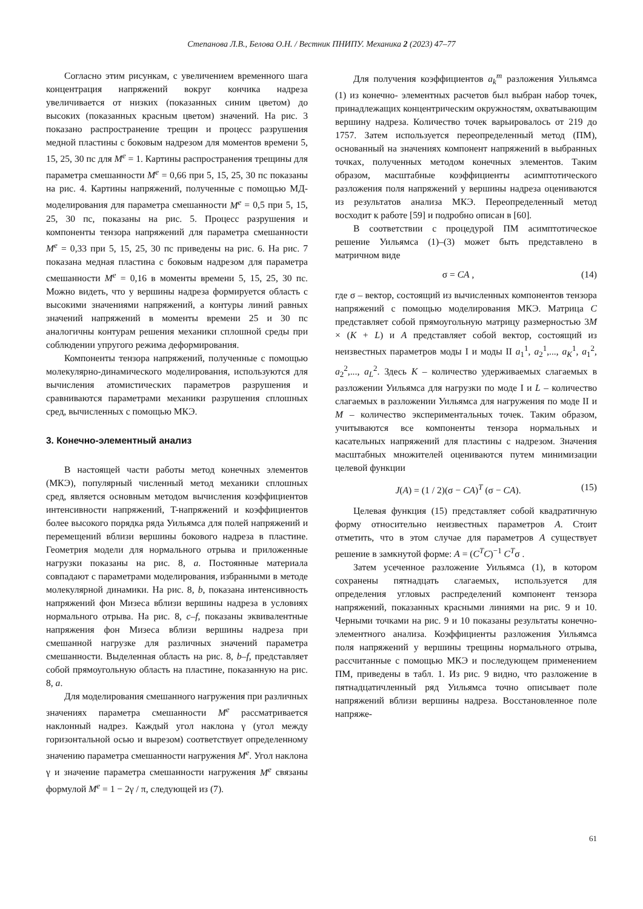Степанова Л.В., Белова О.Н. / Вестник ПНИПУ. Механика 2 (2023) 47–77
Согласно этим рисункам, с увеличением временного шага концентрация напряжений вокруг кончика надреза увеличивается от низких (показанных синим цветом) до высоких (показанных красным цветом) значений. На рис. 3 показано распространение трещин и процесс разрушения медной пластины с боковым надрезом для моментов времени 5, 15, 25, 30 пс для M<sup>e</sup> = 1. Картины распространения трещины для параметра смешанности M<sup>e</sup> = 0,66 при 5, 15, 25, 30 пс показаны на рис. 4. Картины напряжений, полученные с помощью МД-моделирования для параметра смешанности M<sup>e</sup> = 0,5 при 5, 15, 25, 30 пс, показаны на рис. 5. Процесс разрушения и компоненты тензора напряжений для параметра смешанности M<sup>e</sup> = 0,33 при 5, 15, 25, 30 пс приведены на рис. 6. На рис. 7 показана медная пластина с боковым надрезом для параметра смешанности M<sup>e</sup> = 0,16 в моменты времени 5, 15, 25, 30 пс. Можно видеть, что у вершины надреза формируется область с высокими значениями напряжений, а контуры линий равных значений напряжений в моменты времени 25 и 30 пс аналогичны контурам решения механики сплошной среды при соблюдении упругого режима деформирования.
Компоненты тензора напряжений, полученные с помощью молекулярно-динамического моделирования, используются для вычисления атомистических параметров разрушения и сравниваются параметрами механики разрушения сплошных сред, вычисленных с помощью МКЭ.
3. Конечно-элементный анализ
В настоящей части работы метод конечных элементов (МКЭ), популярный численный метод механики сплошных сред, является основным методом вычисления коэффициентов интенсивности напряжений, T-напряжений и коэффициентов более высокого порядка ряда Уильямса для полей напряжений и перемещений вблизи вершины бокового надреза в пластине. Геометрия модели для нормального отрыва и приложенные нагрузки показаны на рис. 8, a. Постоянные материала совпадают с параметрами моделирования, избранными в методе молекулярной динамики. На рис. 8, b, показана интенсивность напряжений фон Мизеса вблизи вершины надреза в условиях нормального отрыва. На рис. 8, c–f, показаны эквивалентные напряжения фон Мизеса вблизи вершины надреза при смешанной нагрузке для различных значений параметра смешанности. Выделенная область на рис. 8, b–f, представляет собой прямоугольную область на пластине, показанную на рис. 8, a.
Для моделирования смешанного нагружения при различных значениях параметра смешанности M<sup>e</sup> рассматривается наклонный надрез. Каждый угол наклона γ (угол между горизонтальной осью и вырезом) соответствует определенному значению параметра смешанности нагружения M<sup>e</sup>. Угол наклона γ и значение параметра смешанности нагружения M<sup>e</sup> связаны формулой M<sup>e</sup> = 1 − 2γ / π, следующей из (7).
Для получения коэффициентов a<sub>k</sub><sup>m</sup> разложения Уильямса (1) из конечно- элементных расчетов был выбран набор точек, принадлежащих концентрическим окружностям, охватывающим вершину надреза. Количество точек варьировалось от 219 до 1757. Затем используется переопределенный метод (ПМ), основанный на значениях компонент напряжений в выбранных точках, полученных методом конечных элементов. Таким образом, масштабные коэффициенты асимптотического разложения поля напряжений у вершины надреза оцениваются из результатов анализа МКЭ. Переопределенный метод восходит к работе [59] и подробно описан в [60].
В соответствии с процедурой ПМ асимптотическое решение Уильямса (1)–(3) может быть представлено в матричном виде
σ = CA , (14)
где σ – вектор, состоящий из вычисленных компонентов тензора напряжений с помощью моделирования МКЭ. Матрица C представляет собой прямоугольную матрицу размерностью 3M × (K + L) и A представляет собой вектор, состоящий из неизвестных параметров моды I и моды II a<sub>1</sub><sup>1</sup>, a<sub>2</sub><sup>1</sup>,..., a<sub>K</sub><sup>1</sup>, a<sub>1</sub><sup>2</sup>, a<sub>2</sub><sup>2</sup>,..., a<sub>L</sub><sup>2</sup>. Здесь K – количество удерживаемых слагаемых в разложении Уильямса для нагрузки по моде I и L – количество слагаемых в разложении Уильямса для нагружения по моде II и M – количество экспериментальных точек. Таким образом, учитываются все компоненты тензора нормальных и касательных напряжений для пластины с надрезом. Значения масштабных множителей оцениваются путем минимизации целевой функции
J(A) = (1 / 2)(σ − CA)<sup>T</sup> (σ − CA). (15)
Целевая функция (15) представляет собой квадратичную форму относительно неизвестных параметров A. Стоит отметить, что в этом случае для параметров A существует решение в замкнутой форме: A = (C<sup>T</sup>C)<sup>−1</sup> C<sup>T</sup>σ .
Затем усеченное разложение Уильямса (1), в котором сохранены пятнадцать слагаемых, используется для определения угловых распределений компонент тензора напряжений, показанных красными линиями на рис. 9 и 10. Черными точками на рис. 9 и 10 показаны результаты конечно-элементного анализа. Коэффициенты разложения Уильямса поля напряжений у вершины трещины нормального отрыва, рассчитанные с помощью МКЭ и последующем применением ПМ, приведены в табл. 1. Из рис. 9 видно, что разложение в пятнадцатичленный ряд Уильямса точно описывает поле напряжений вблизи вершины надреза. Восстановленное поле напряже-
61